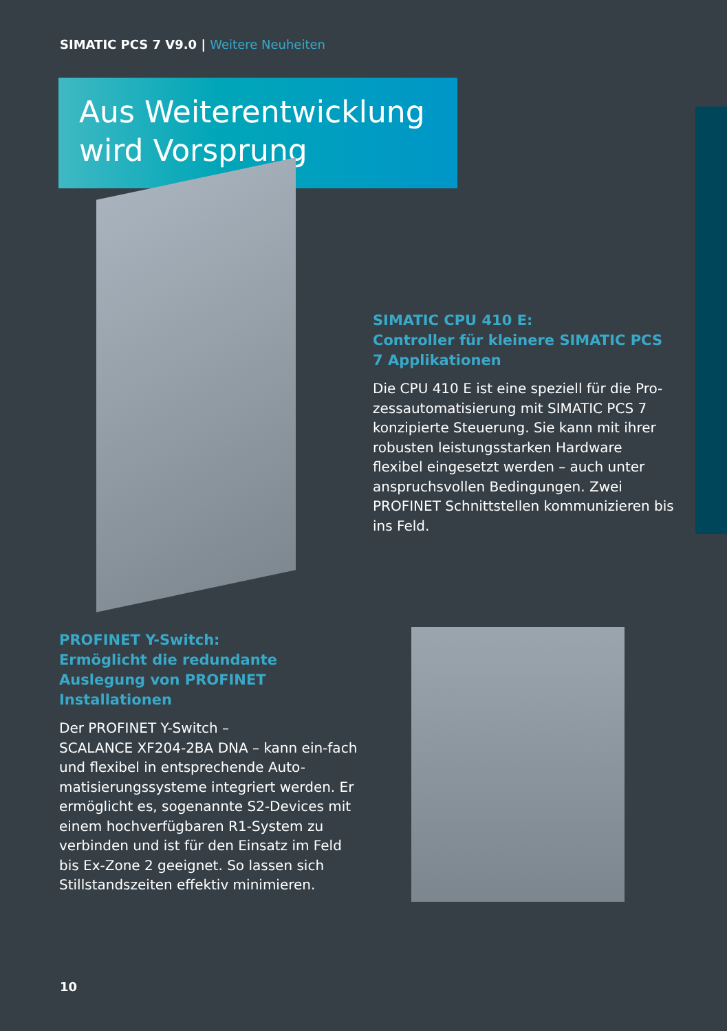SIMATIC PCS 7 V9.0 | Weitere Neuheiten
Aus Weiterentwicklung wird Vorsprung
SIMATIC CPU 410 E:
Controller für kleinere SIMATIC PCS 7 Applikationen
Die CPU 410 E ist eine speziell für die Pro-zessautomatisierung mit SIMATIC PCS 7 konzipierte Steuerung. Sie kann mit ihrer robusten leistungsstarken Hardware flexibel eingesetzt werden – auch unter anspruchsvollen Bedingungen. Zwei PROFINET Schnittstellen kommunizieren bis ins Feld.
PROFINET Y-Switch:
Ermöglicht die redundante Auslegung von PROFINET Installationen
Der PROFINET Y-Switch –
SCALANCE XF204-2BA DNA – kann ein-fach und flexibel in entsprechende Auto-matisierungssysteme integriert werden. Er ermöglicht es, sogenannte S2-Devices mit einem hochverfügbaren R1-System zu verbinden und ist für den Einsatz im Feld bis Ex-Zone 2 geeignet. So lassen sich Stillstandszeiten effektiv minimieren.
10